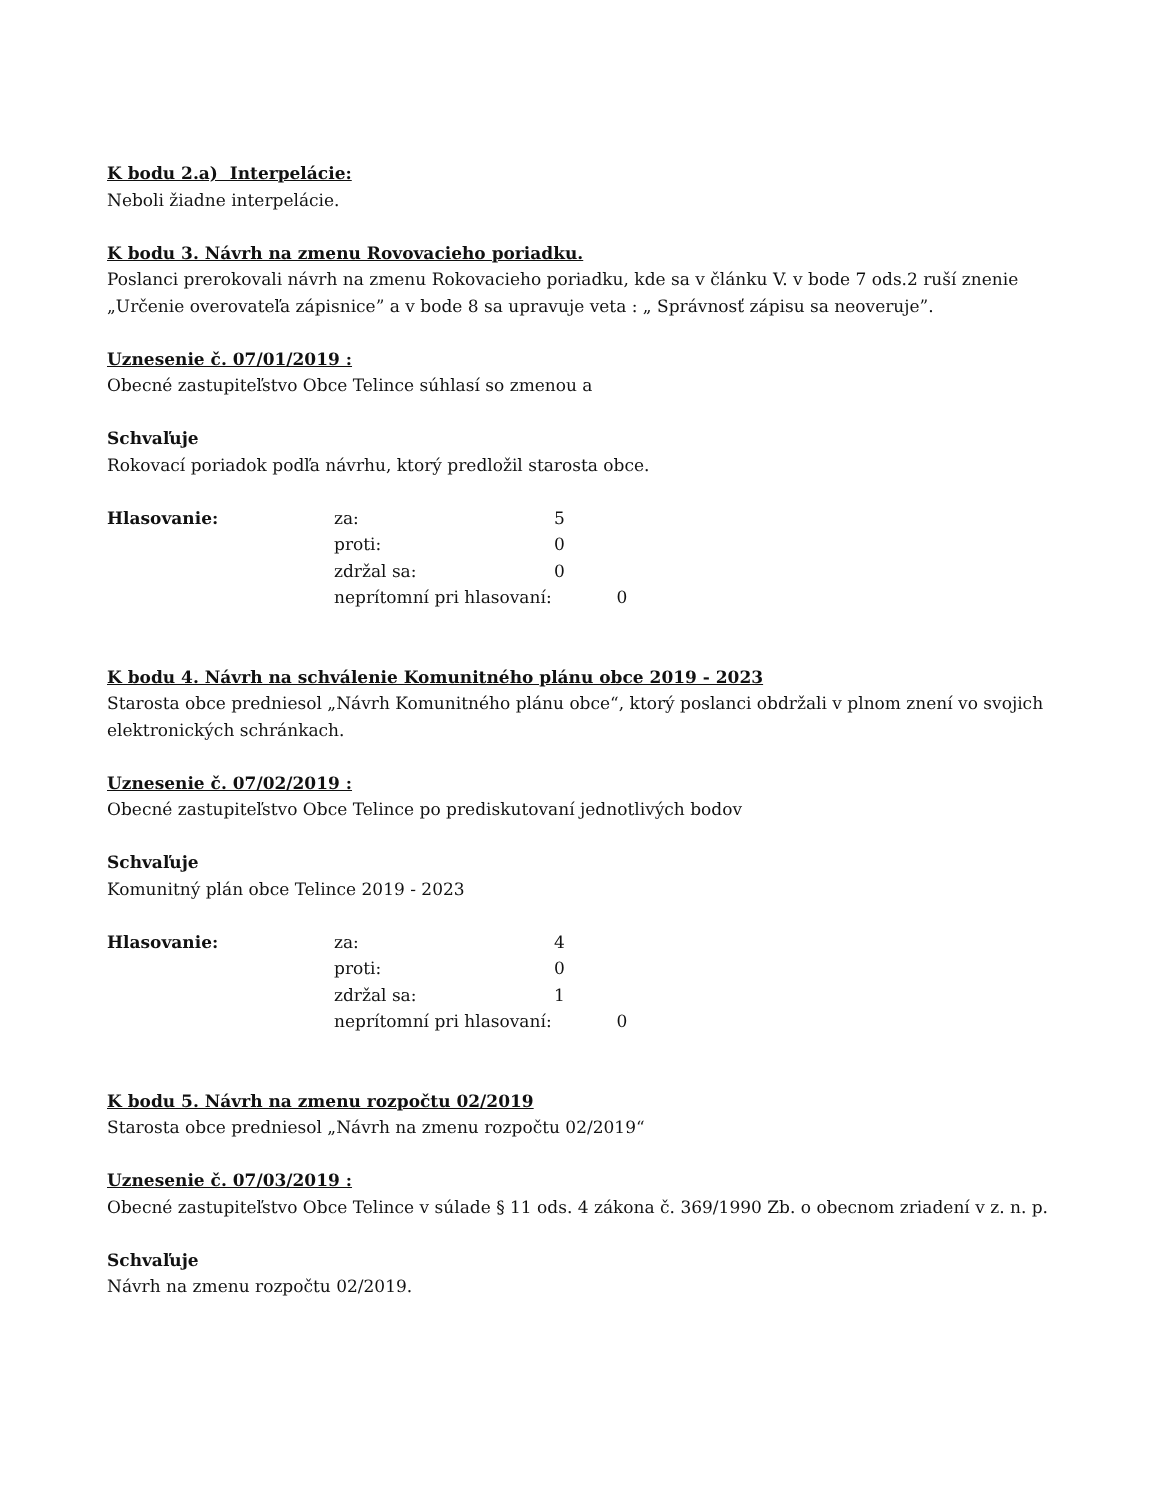K bodu 2.a) Interpelácie:
Neboli žiadne interpelácie.
K bodu 3. Návrh na zmenu Rovovacieho poriadku.
Poslanci prerokovali návrh na zmenu Rokovacieho poriadku, kde sa v článku V. v bode 7 ods.2 ruší znenie „Určenie overovateľa zápisnice” a v bode 8 sa upravuje veta : „ Správnosť zápisu sa neoveruje”.
Uznesenie č. 07/01/2019 :
Obecné zastupiteľstvo Obce Telince súhlasí so zmenou a
Schvaľuje
Rokovací poriadok podľa návrhu, ktorý predložil starosta obce.
| Hlasovanie: | za: | 5 |
| | proti: | 0 |
| | zdržal sa: | 0 |
| | neprítomní pri hlasovaní: 0 | |
K bodu 4. Návrh na schválenie Komunitného plánu obce 2019 - 2023
Starosta obce predniesol „Návrh Komunitného plánu obce“, ktorý poslanci obdržali v plnom znení vo svojich elektronických schránkach.
Uznesenie č. 07/02/2019 :
Obecné zastupiteľstvo Obce Telince po prediskutovaní jednotlivých bodov
Schvaľuje
Komunitný plán obce Telince 2019 - 2023
| Hlasovanie: | za: | 4 |
| | proti: | 0 |
| | zdržal sa: | 1 |
| | neprítomní pri hlasovaní: 0 | |
K bodu 5. Návrh na zmenu rozpočtu 02/2019
Starosta obce predniesol „Návrh na zmenu rozpočtu 02/2019“
Uznesenie č. 07/03/2019 :
Obecné zastupiteľstvo Obce Telince v súlade § 11 ods. 4 zákona č. 369/1990 Zb. o obecnom zriadení v z. n. p.
Schvaľuje
Návrh na zmenu rozpočtu 02/2019.